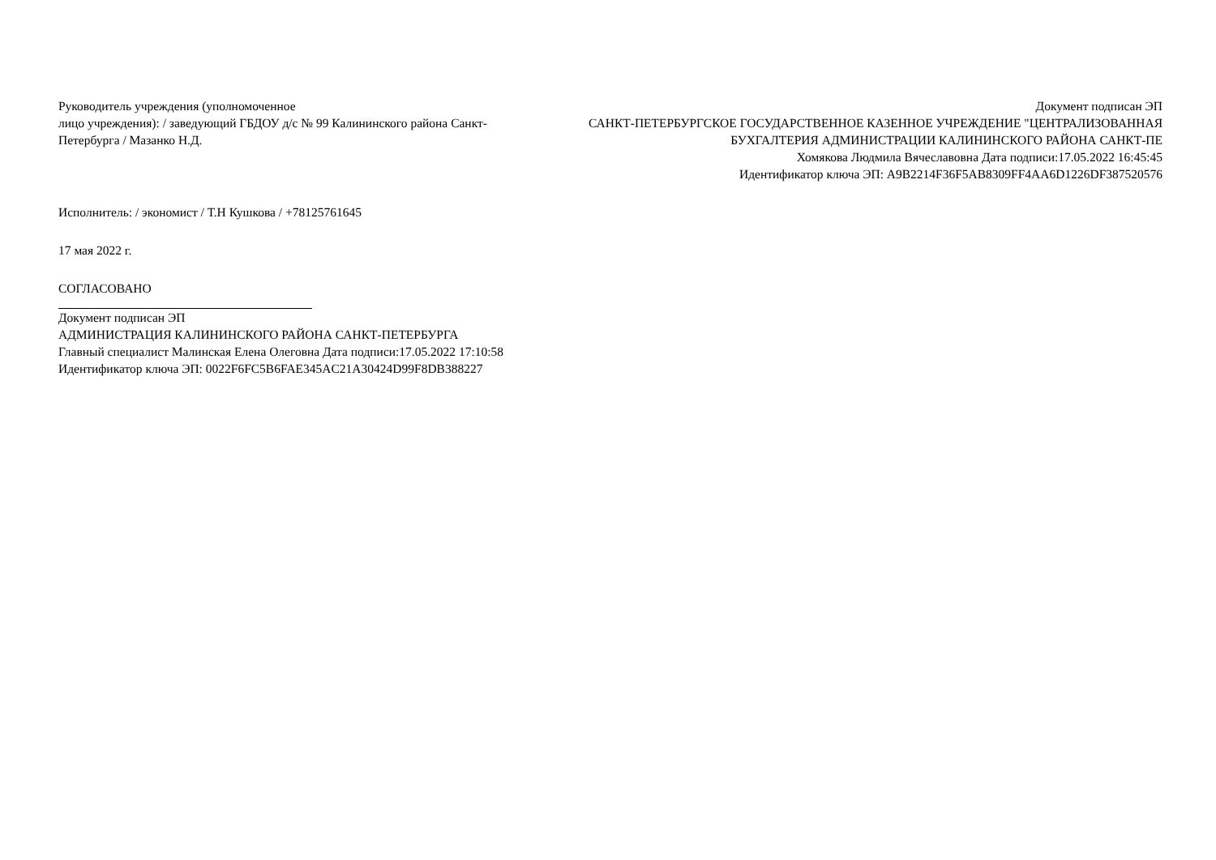Руководитель учреждения (уполномоченное
лицо учреждения): / заведующий ГБДОУ д/с № 99 Калининского района Санкт-Петербурга / Мазанко Н.Д.
Документ подписан ЭП
САНКТ-ПЕТЕРБУРГСКОЕ ГОСУДАРСТВЕННОЕ КАЗЕННОЕ УЧРЕЖДЕНИЕ "ЦЕНТРАЛИЗОВАННАЯ
БУХГАЛТЕРИЯ АДМИНИСТРАЦИИ КАЛИНИНСКОГО РАЙОНА САНКТ-ПЕ
Хомякова Людмила Вячеславовна Дата подписи:17.05.2022 16:45:45
Идентификатор ключа ЭП: A9B2214F36F5AB8309FF4AA6D1226DF387520576
Исполнитель: / экономист / Т.Н Кушкова / +78125761645
17 мая 2022 г.
СОГЛАСОВАНО
Документ подписан ЭП
АДМИНИСТРАЦИЯ КАЛИНИНСКОГО РАЙОНА САНКТ-ПЕТЕРБУРГА
Главный специалист Малинская Елена Олеговна Дата подписи:17.05.2022 17:10:58
Идентификатор ключа ЭП: 0022F6FC5B6FAE345AC21A30424D99F8DB388227